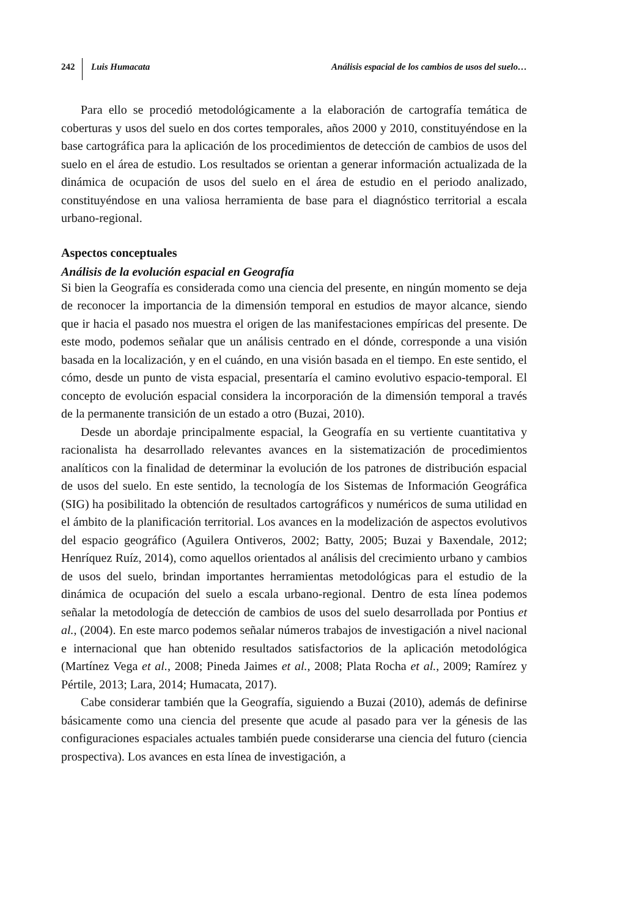242 Luis Humacata Análisis espacial de los cambios de usos del suelo…
Para ello se procedió metodológicamente a la elaboración de cartografía temática de coberturas y usos del suelo en dos cortes temporales, años 2000 y 2010, constituyéndose en la base cartográfica para la aplicación de los procedimientos de detección de cambios de usos del suelo en el área de estudio. Los resultados se orientan a generar información actualizada de la dinámica de ocupación de usos del suelo en el área de estudio en el periodo analizado, constituyéndose en una valiosa herramienta de base para el diagnóstico territorial a escala urbano-regional.
Aspectos conceptuales
Análisis de la evolución espacial en Geografía
Si bien la Geografía es considerada como una ciencia del presente, en ningún momento se deja de reconocer la importancia de la dimensión temporal en estudios de mayor alcance, siendo que ir hacia el pasado nos muestra el origen de las manifestaciones empíricas del presente. De este modo, podemos señalar que un análisis centrado en el dónde, corresponde a una visión basada en la localización, y en el cuándo, en una visión basada en el tiempo. En este sentido, el cómo, desde un punto de vista espacial, presentaría el camino evolutivo espacio-temporal. El concepto de evolución espacial considera la incorporación de la dimensión temporal a través de la permanente transición de un estado a otro (Buzai, 2010).
Desde un abordaje principalmente espacial, la Geografía en su vertiente cuantitativa y racionalista ha desarrollado relevantes avances en la sistematización de procedimientos analíticos con la finalidad de determinar la evolución de los patrones de distribución espacial de usos del suelo. En este sentido, la tecnología de los Sistemas de Información Geográfica (SIG) ha posibilitado la obtención de resultados cartográficos y numéricos de suma utilidad en el ámbito de la planificación territorial. Los avances en la modelización de aspectos evolutivos del espacio geográfico (Aguilera Ontiveros, 2002; Batty, 2005; Buzai y Baxendale, 2012; Henríquez Ruíz, 2014), como aquellos orientados al análisis del crecimiento urbano y cambios de usos del suelo, brindan importantes herramientas metodológicas para el estudio de la dinámica de ocupación del suelo a escala urbano-regional. Dentro de esta línea podemos señalar la metodología de detección de cambios de usos del suelo desarrollada por Pontius et al., (2004). En este marco podemos señalar números trabajos de investigación a nivel nacional e internacional que han obtenido resultados satisfactorios de la aplicación metodológica (Martínez Vega et al., 2008; Pineda Jaimes et al., 2008; Plata Rocha et al., 2009; Ramírez y Pértile, 2013; Lara, 2014; Humacata, 2017).
Cabe considerar también que la Geografía, siguiendo a Buzai (2010), además de definirse básicamente como una ciencia del presente que acude al pasado para ver la génesis de las configuraciones espaciales actuales también puede considerarse una ciencia del futuro (ciencia prospectiva). Los avances en esta línea de investigación, a